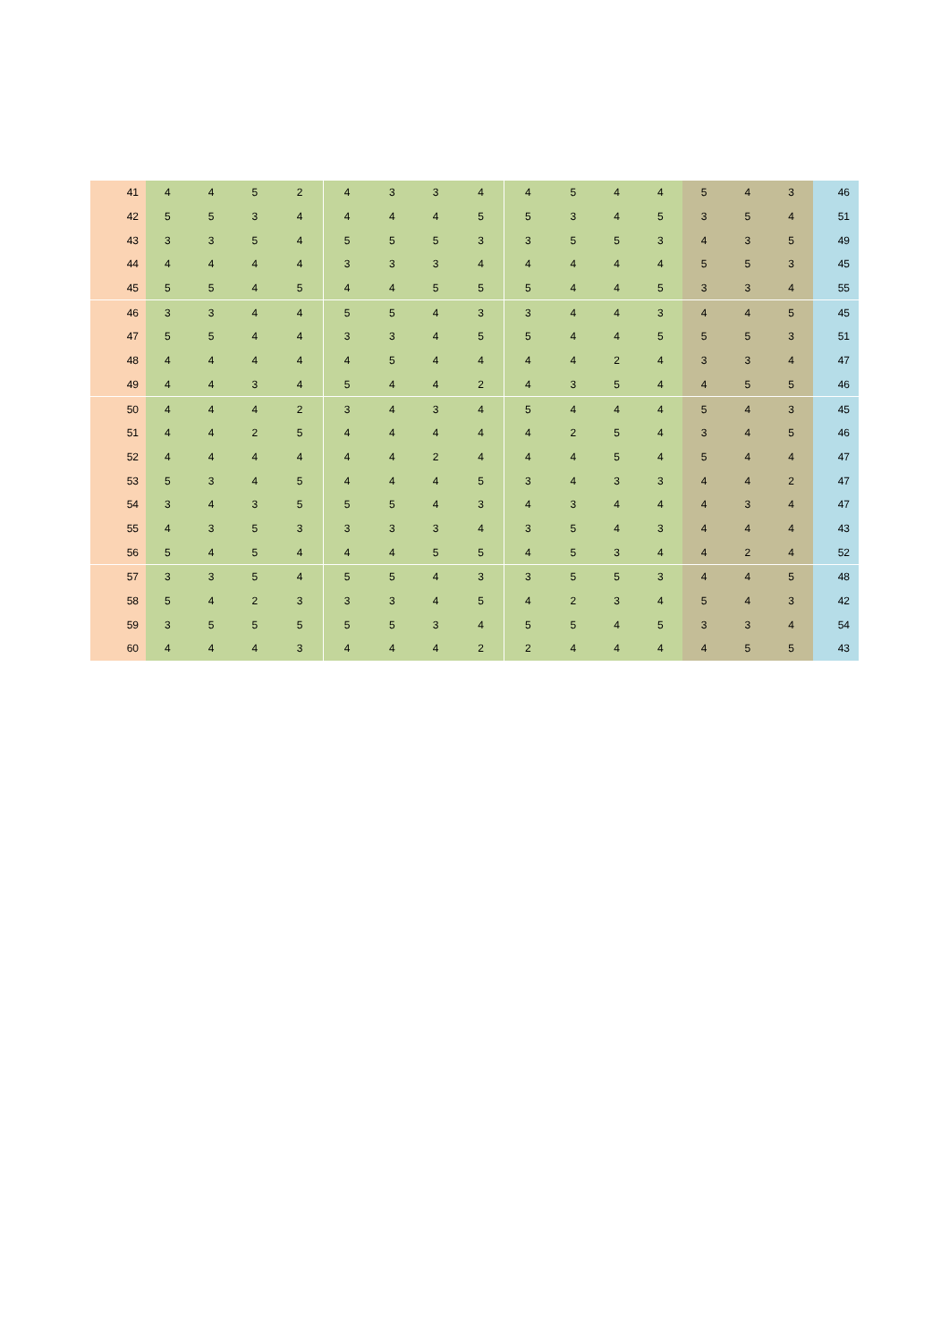| 41 | 4 | 4 | 5 | 2 | 4 | 3 | 3 | 4 | 4 | 5 | 4 | 4 | 5 | 4 | 3 | 46 |
| 42 | 5 | 5 | 3 | 4 | 4 | 4 | 4 | 5 | 5 | 3 | 4 | 5 | 3 | 5 | 4 | 51 |
| 43 | 3 | 3 | 5 | 4 | 5 | 5 | 5 | 3 | 3 | 5 | 5 | 3 | 4 | 3 | 5 | 49 |
| 44 | 4 | 4 | 4 | 4 | 3 | 3 | 3 | 4 | 4 | 4 | 4 | 4 | 5 | 5 | 3 | 45 |
| 45 | 5 | 5 | 4 | 5 | 4 | 4 | 5 | 5 | 5 | 4 | 4 | 5 | 3 | 3 | 4 | 55 |
| 46 | 3 | 3 | 4 | 4 | 5 | 5 | 4 | 3 | 3 | 4 | 4 | 3 | 4 | 4 | 5 | 45 |
| 47 | 5 | 5 | 4 | 4 | 3 | 3 | 4 | 5 | 5 | 4 | 4 | 5 | 5 | 5 | 3 | 51 |
| 48 | 4 | 4 | 4 | 4 | 4 | 5 | 4 | 4 | 4 | 4 | 2 | 4 | 3 | 3 | 4 | 47 |
| 49 | 4 | 4 | 3 | 4 | 5 | 4 | 4 | 2 | 4 | 3 | 5 | 4 | 4 | 5 | 5 | 46 |
| 50 | 4 | 4 | 4 | 2 | 3 | 4 | 3 | 4 | 5 | 4 | 4 | 4 | 5 | 4 | 3 | 45 |
| 51 | 4 | 4 | 2 | 5 | 4 | 4 | 4 | 4 | 4 | 2 | 5 | 4 | 3 | 4 | 5 | 46 |
| 52 | 4 | 4 | 4 | 4 | 4 | 4 | 2 | 4 | 4 | 4 | 5 | 4 | 5 | 4 | 4 | 47 |
| 53 | 5 | 3 | 4 | 5 | 4 | 4 | 4 | 5 | 3 | 4 | 3 | 3 | 4 | 4 | 2 | 47 |
| 54 | 3 | 4 | 3 | 5 | 5 | 5 | 4 | 3 | 4 | 3 | 4 | 4 | 4 | 3 | 4 | 47 |
| 55 | 4 | 3 | 5 | 3 | 3 | 3 | 3 | 4 | 3 | 5 | 4 | 3 | 4 | 4 | 4 | 43 |
| 56 | 5 | 4 | 5 | 4 | 4 | 4 | 5 | 5 | 4 | 5 | 3 | 4 | 4 | 2 | 4 | 52 |
| 57 | 3 | 3 | 5 | 4 | 5 | 5 | 4 | 3 | 3 | 5 | 5 | 3 | 4 | 4 | 5 | 48 |
| 58 | 5 | 4 | 2 | 3 | 3 | 3 | 4 | 5 | 4 | 2 | 3 | 4 | 5 | 4 | 3 | 42 |
| 59 | 3 | 5 | 5 | 5 | 5 | 5 | 3 | 4 | 5 | 5 | 4 | 5 | 3 | 3 | 4 | 54 |
| 60 | 4 | 4 | 4 | 3 | 4 | 4 | 4 | 2 | 2 | 4 | 4 | 4 | 4 | 5 | 5 | 43 |